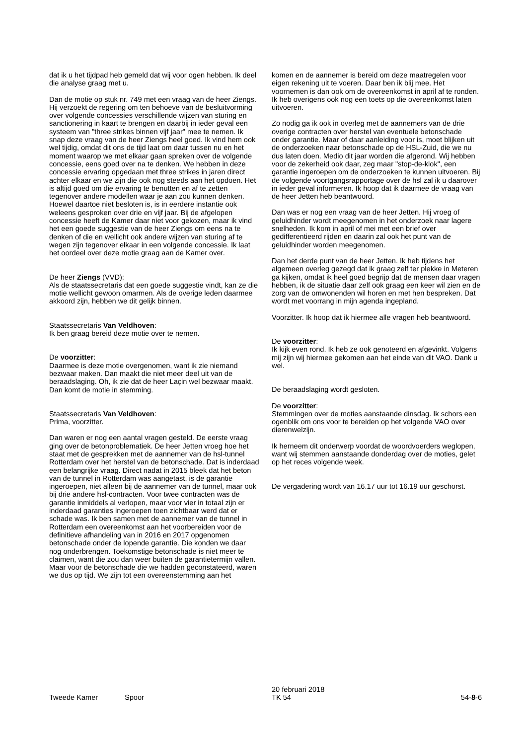dat ik u het tijdpad heb gemeld dat wij voor ogen hebben. Ik deel die analyse graag met u.
Dan de motie op stuk nr. 749 met een vraag van de heer Ziengs. Hij verzoekt de regering om ten behoeve van de besluitvorming over volgende concessies verschillende wijzen van sturing en sanctionering in kaart te brengen en daarbij in ieder geval een systeem van "three strikes binnen vijf jaar" mee te nemen. Ik snap deze vraag van de heer Ziengs heel goed. Ik vind hem ook wel tijdig, omdat dit ons de tijd laat om daar tussen nu en het moment waarop we met elkaar gaan spreken over de volgende concessie, eens goed over na te denken. We hebben in deze concessie ervaring opgedaan met three strikes in jaren direct achter elkaar en we zijn die ook nog steeds aan het opdoen. Het is altijd goed om die ervaring te benutten en af te zetten tegenover andere modellen waar je aan zou kunnen denken. Hoewel daartoe niet besloten is, is in eerdere instantie ook weleens gesproken over drie en vijf jaar. Bij de afgelopen concessie heeft de Kamer daar niet voor gekozen, maar ik vind het een goede suggestie van de heer Ziengs om eens na te denken of die en wellicht ook andere wijzen van sturing af te wegen zijn tegenover elkaar in een volgende concessie. Ik laat het oordeel over deze motie graag aan de Kamer over.
De heer Ziengs (VVD):
Als de staatssecretaris dat een goede suggestie vindt, kan ze die motie wellicht gewoon omarmen. Als de overige leden daarmee akkoord zijn, hebben we dit gelijk binnen.
Staatssecretaris Van Veldhoven:
Ik ben graag bereid deze motie over te nemen.
De voorzitter:
Daarmee is deze motie overgenomen, want ik zie niemand bezwaar maken. Dan maakt die niet meer deel uit van de beraadslaging. Oh, ik zie dat de heer Laçin wel bezwaar maakt. Dan komt de motie in stemming.
Staatssecretaris Van Veldhoven:
Prima, voorzitter.
Dan waren er nog een aantal vragen gesteld. De eerste vraag ging over de betonproblematiek. De heer Jetten vroeg hoe het staat met de gesprekken met de aannemer van de hsl-tunnel Rotterdam over het herstel van de betonschade. Dat is inderdaad een belangrijke vraag. Direct nadat in 2015 bleek dat het beton van de tunnel in Rotterdam was aangetast, is de garantie ingeroepen, niet alleen bij de aannemer van de tunnel, maar ook bij drie andere hsl-contracten. Voor twee contracten was de garantie inmiddels al verlopen, maar voor vier in totaal zijn er inderdaad garanties ingeroepen toen zichtbaar werd dat er schade was. Ik ben samen met de aannemer van de tunnel in Rotterdam een overeenkomst aan het voorbereiden voor de definitieve afhandeling van in 2016 en 2017 opgenomen betonschade onder de lopende garantie. Die konden we daar nog onderbrengen. Toekomstige betonschade is niet meer te claimen, want die zou dan weer buiten de garantietermijn vallen. Maar voor de betonschade die we hadden geconstateerd, waren we dus op tijd. We zijn tot een overeenstemming aan het
komen en de aannemer is bereid om deze maatregelen voor eigen rekening uit te voeren. Daar ben ik blij mee. Het voornemen is dan ook om de overeenkomst in april af te ronden. Ik heb overigens ook nog een toets op die overeenkomst laten uitvoeren.
Zo nodig ga ik ook in overleg met de aannemers van de drie overige contracten over herstel van eventuele betonschade onder garantie. Maar of daar aanleiding voor is, moet blijken uit de onderzoeken naar betonschade op de HSL-Zuid, die we nu dus laten doen. Medio dit jaar worden die afgerond. Wij hebben voor de zekerheid ook daar, zeg maar "stop-de-klok", een garantie ingeroepen om de onderzoeken te kunnen uitvoeren. Bij de volgende voortgangsrapportage over de hsl zal ik u daarover in ieder geval informeren. Ik hoop dat ik daarmee de vraag van de heer Jetten heb beantwoord.
Dan was er nog een vraag van de heer Jetten. Hij vroeg of geluidhinder wordt meegenomen in het onderzoek naar lagere snelheden. Ik kom in april of mei met een brief over gedifferentieerd rijden en daarin zal ook het punt van de geluidhinder worden meegenomen.
Dan het derde punt van de heer Jetten. Ik heb tijdens het algemeen overleg gezegd dat ik graag zelf ter plekke in Meteren ga kijken, omdat ik heel goed begrijp dat de mensen daar vragen hebben, ik de situatie daar zelf ook graag een keer wil zien en de zorg van de omwonenden wil horen en met hen bespreken. Dat wordt met voorrang in mijn agenda ingepland.
Voorzitter. Ik hoop dat ik hiermee alle vragen heb beantwoord.
De voorzitter:
Ik kijk even rond. Ik heb ze ook genoteerd en afgevinkt. Volgens mij zijn wij hiermee gekomen aan het einde van dit VAO. Dank u wel.
De beraadslaging wordt gesloten.
De voorzitter:
Stemmingen over de moties aanstaande dinsdag. Ik schors een ogenblik om ons voor te bereiden op het volgende VAO over dierenwelzijn.
Ik herneem dit onderwerp voordat de woordvoerders weglopen, want wij stemmen aanstaande donderdag over de moties, gelet op het reces volgende week.
De vergadering wordt van 16.17 uur tot 16.19 uur geschorst.
Tweede Kamer Spoor
20 februari 2018
TK 54
54-8-6